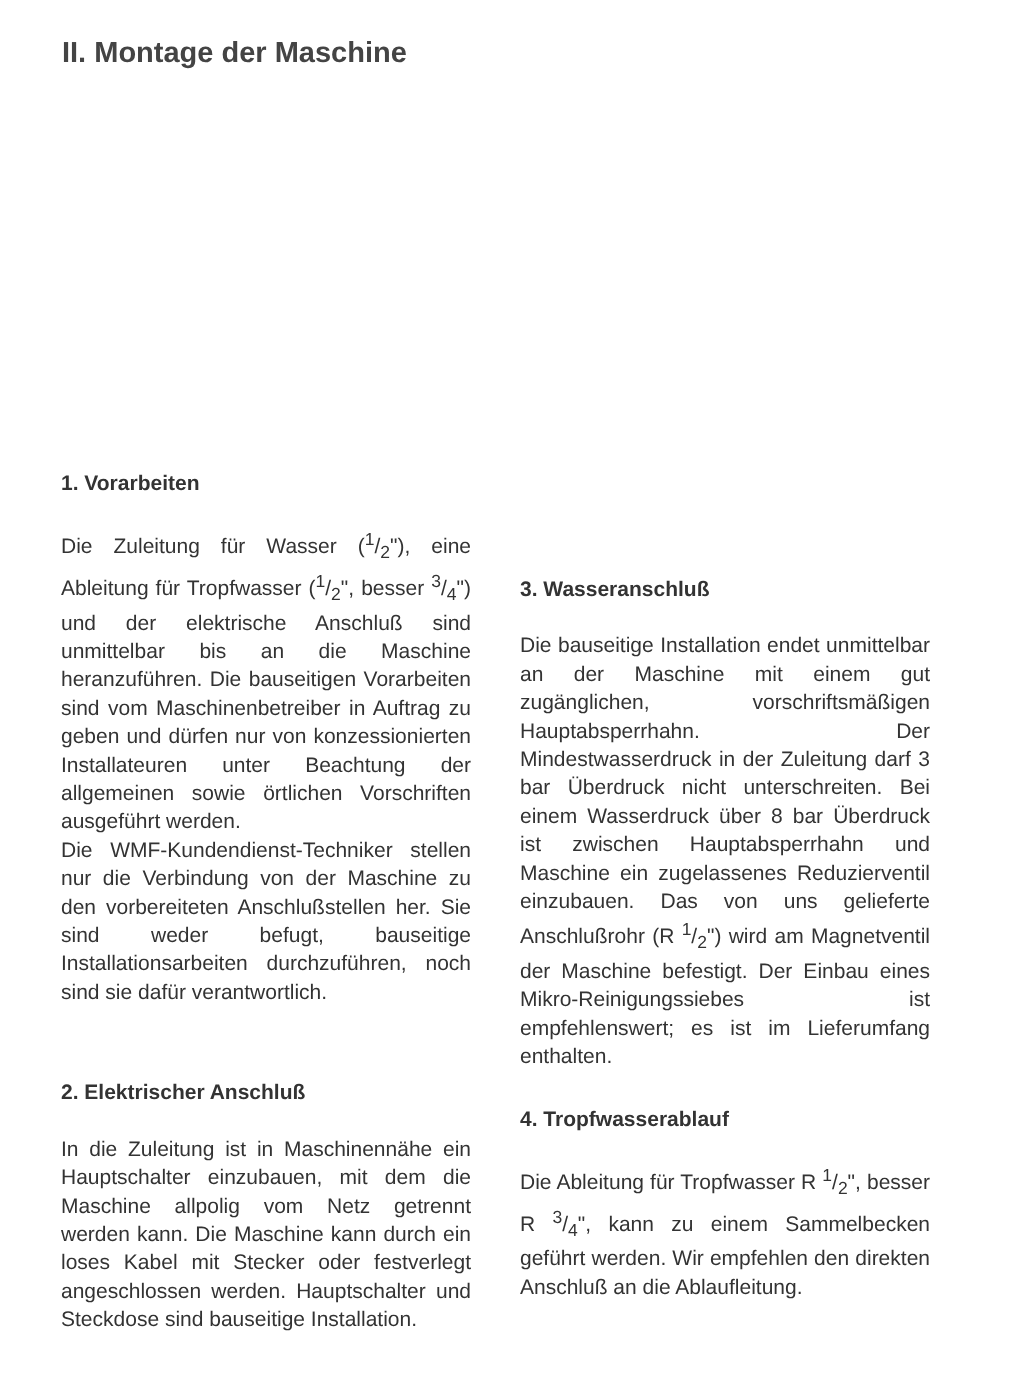II. Montage der Maschine
1. Vorarbeiten
Die Zuleitung für Wasser (1/2"), eine Ableitung für Tropfwasser (1/2", besser 3/4") und der elektrische Anschluß sind unmittelbar bis an die Maschine heranzuführen. Die bauseitigen Vorarbeiten sind vom Maschinenbetreiber in Auftrag zu geben und dürfen nur von konzessionierten Installateuren unter Beachtung der allgemeinen sowie örtlichen Vorschriften ausgeführt werden.
Die WMF-Kundendienst-Techniker stellen nur die Verbindung von der Maschine zu den vorbereiteten Anschlußstellen her. Sie sind weder befugt, bauseitige Installationsarbeiten durchzuführen, noch sind sie dafür verantwortlich.
2. Elektrischer Anschluß
In die Zuleitung ist in Maschinennähe ein Hauptschalter einzubauen, mit dem die Maschine allpolig vom Netz getrennt werden kann. Die Maschine kann durch ein loses Kabel mit Stecker oder festverlegt angeschlossen werden. Hauptschalter und Steckdose sind bauseitige Installation.
3. Wasseranschluß
Die bauseitige Installation endet unmittelbar an der Maschine mit einem gut zugänglichen, vorschriftsmäßigen Hauptabsperrhahn. Der Mindestwasserdruck in der Zuleitung darf 3 bar Überdruck nicht unterschreiten. Bei einem Wasserdruck über 8 bar Überdruck ist zwischen Hauptabsperrhahn und Maschine ein zugelassenes Reduzierventil einzubauen. Das von uns gelieferte Anschlußrohr (R 1/2") wird am Magnetventil der Maschine befestigt. Der Einbau eines Mikro-Reinigungssiebes ist empfehlenswert; es ist im Lieferumfang enthalten.
4. Tropfwasserablauf
Die Ableitung für Tropfwasser R 1/2", besser R 3/4", kann zu einem Sammelbecken geführt werden. Wir empfehlen den direkten Anschluß an die Ablaufleitung.